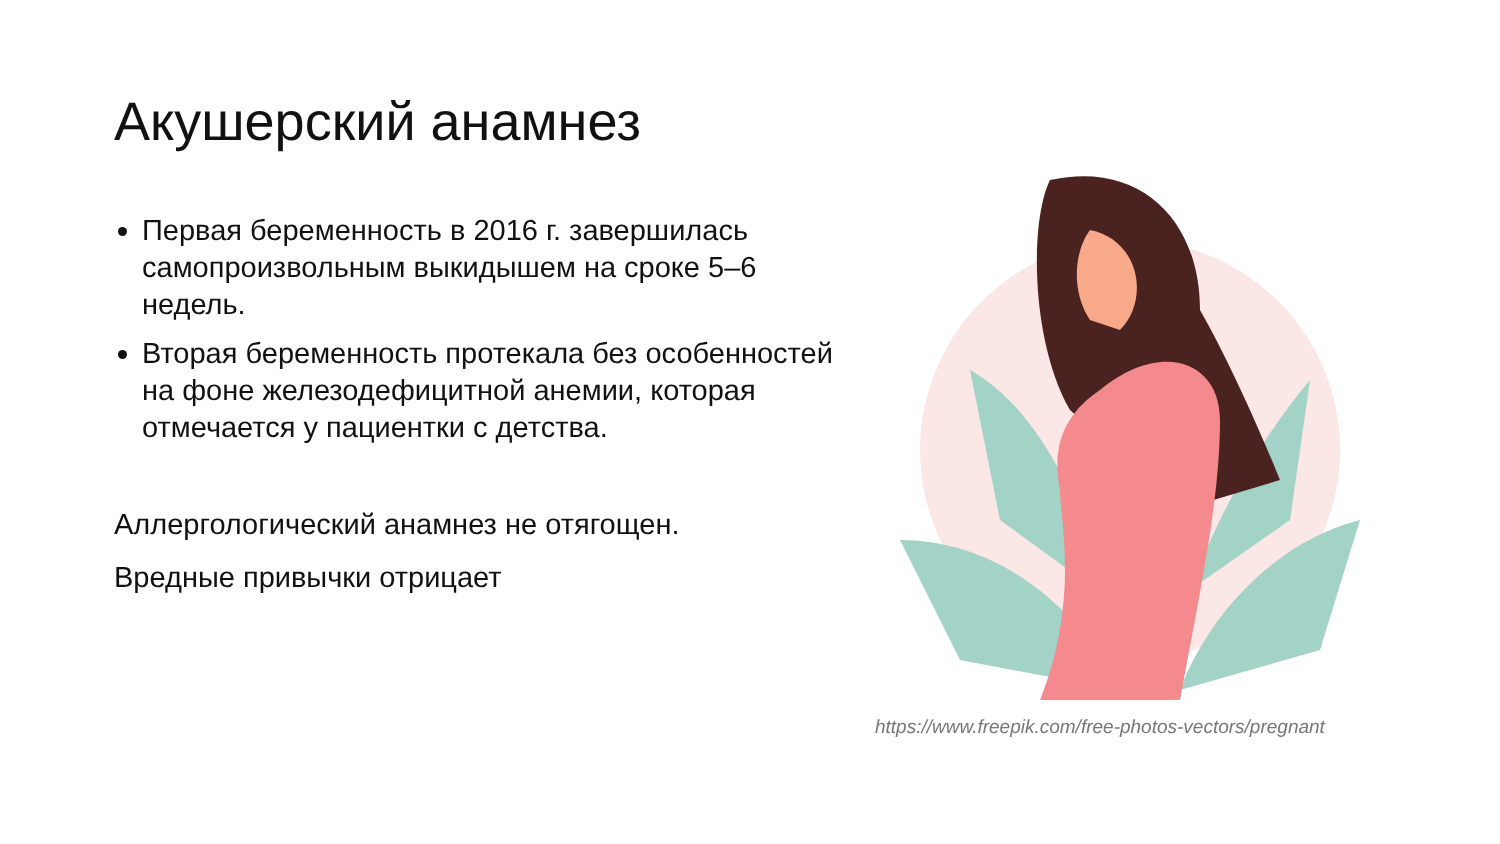Акушерский анамнез
Первая беременность в 2016 г. завершилась самопроизвольным выкидышем на сроке 5–6 недель.
Вторая беременность протекала без особенностей на фоне железодефицитной анемии, которая отмечается у пациентки с детства.
Аллергологический анамнез не отягощен.
Вредные привычки отрицает
https://www.freepik.com/free-photos-vectors/pregnant